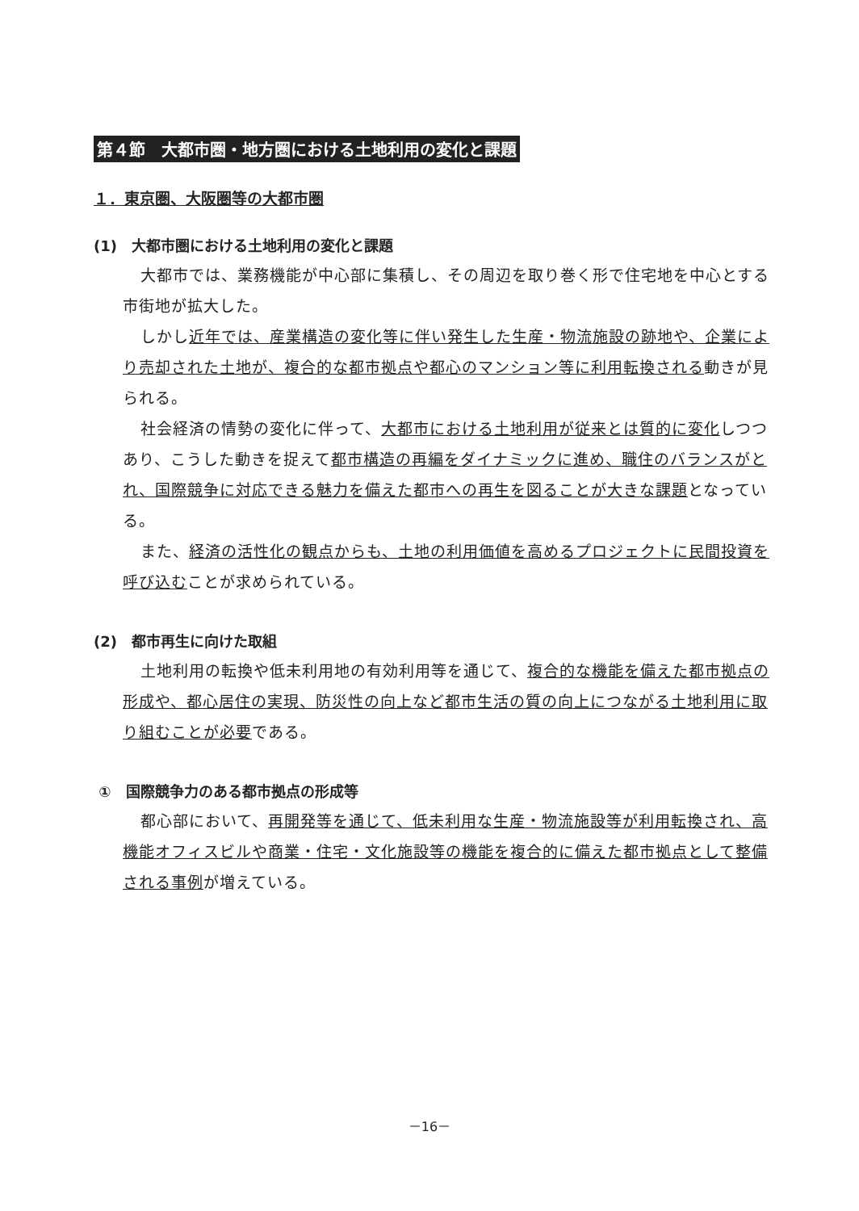第４節　大都市圏・地方圏における土地利用の変化と課題
１．東京圏、大阪圏等の大都市圏
(1)　大都市圏における土地利用の変化と課題
大都市では、業務機能が中心部に集積し、その周辺を取り巻く形で住宅地を中心とする市街地が拡大した。
しかし近年では、産業構造の変化等に伴い発生した生産・物流施設の跡地や、企業により売却された土地が、複合的な都市拠点や都心のマンション等に利用転換される動きが見られる。
社会経済の情勢の変化に伴って、大都市における土地利用が従来とは質的に変化しつつあり、こうした動きを捉えて都市構造の再編をダイナミックに進め、職住のバランスがとれ、国際競争に対応できる魅力を備えた都市への再生を図ることが大きな課題となっている。
また、経済の活性化の観点からも、土地の利用価値を高めるプロジェクトに民間投資を呼び込むことが求められている。
(2)　都市再生に向けた取組
土地利用の転換や低未利用地の有効利用等を通じて、複合的な機能を備えた都市拠点の形成や、都心居住の実現、防災性の向上など都市生活の質の向上につながる土地利用に取り組むことが必要である。
①　国際競争力のある都市拠点の形成等
都心部において、再開発等を通じて、低未利用な生産・物流施設等が利用転換され、高機能オフィスビルや商業・住宅・文化施設等の機能を複合的に備えた都市拠点として整備される事例が増えている。
－16－